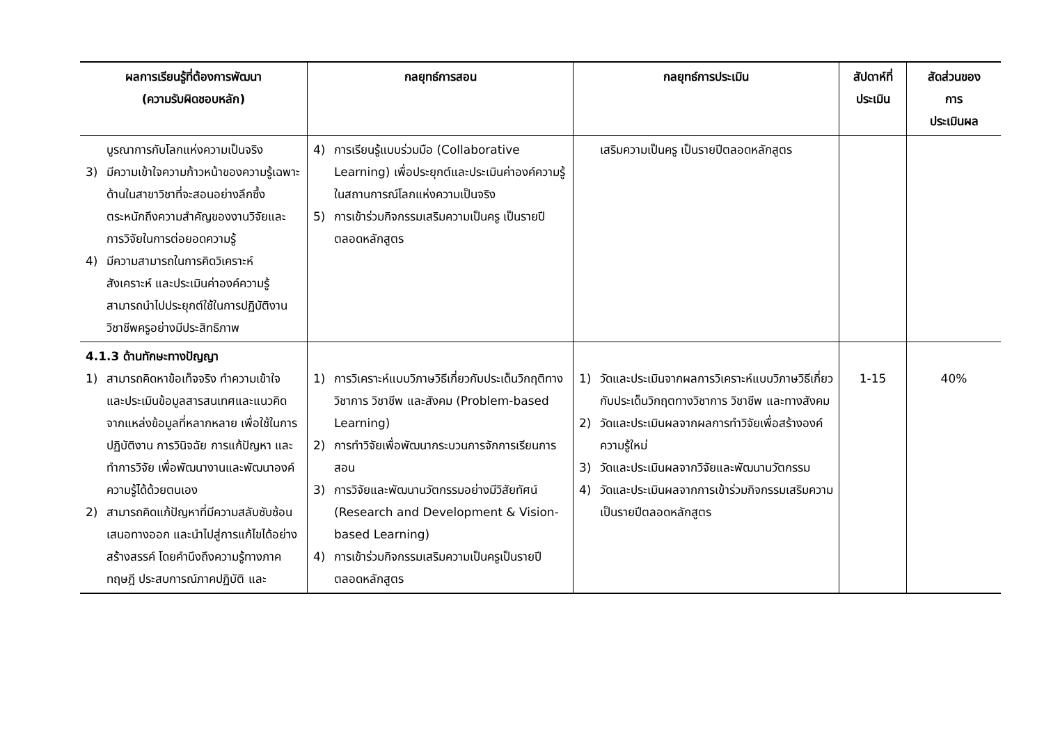| ผลการเรียนรู้ที่ต้องการพัฒนา (ความรับผิดชอบหลัก) | กลยุทธ์การสอน | กลยุทธ์การประเมิน | สัปดาห์ที่ ประเมิน | สัดส่วนของ การ ประเมินผล |
| --- | --- | --- | --- | --- |
| บูรณาการกับโลกแห่งความเป็นจริง 3) มีความเข้าใจความก้าวหน้าของความรู้เฉพาะด้านในสาขาวิชาที่จะสอนอย่างลึกซึ้ง ตระหนักถึงความสำคัญของงานวิจัยและการวิจัยในการต่อยอดความรู้ 4) มีความสามารถในการคิดวิเคราะห์ สังเคราะห์ และประเมินค่าองค์ความรู้ สามารถนำไปประยุกต์ใช้ในการปฏิบัติงานวิชาชีพครูอย่างมีประสิทธิภาพ | 4) การเรียนรู้แบบร่วมมือ (Collaborative Learning) เพื่อประยุกต์และประเมินค่าองค์ความรู้ในสถานการณ์โลกแห่งความเป็นจริง 5) การเข้าร่วมกิจกรรมเสริมความเป็นครู เป็นรายปีตลอดหลักสูตร | เสริมความเป็นครู เป็นรายปีตลอดหลักสูตร | | |
| 4.1.3 ด้านทักษะทางปัญญา 1) สามารถคิดหาข้อเท็จจริง ทำความเข้าใจ และประเมินข้อมูลสารสนเทศและแนวคิดจากแหล่งข้อมูลที่หลากหลาย เพื่อใช้ในการปฏิบัติงาน การวินิจฉัย การแก้ปัญหา และทำการวิจัย เพื่อพัฒนางานและพัฒนาองค์ความรู้ได้ด้วยตนเอง 2) สามารถคิดแก้ปัญหาที่มีความสลับซับซ้อนเสนอทางออก และนำไปสู่การแก้ไขได้อย่างสร้างสรรค์ โดยคำนึงถึงความรู้ทางภาคทฤษฎี ประสบการณ์ภาคปฏิบัติ และ | 1) การวิเคราะห์แบบวิภาษวิธีเกี่ยวกับประเด็นวิกฤติทางวิชาการ วิชาชีพ และสังคม (Problem-based Learning) 2) การทำวิจัยเพื่อพัฒนากระบวนการจักการเรียนการสอน 3) การวิจัยและพัฒนานวัตกรรมอย่างมีวิสัยทัศน์ (Research and Development & Vision-based Learning) 4) การเข้าร่วมกิจกรรมเสริมความเป็นครูเป็นรายปีตลอดหลักสูตร | 1) วัดและประเมินจากผลการวิเคราะห์แบบวิภาษวิธีเกี่ยวกับประเด็นวิกฤตทางวิชาการ วิชาชีพ และทางสังคม 2) วัดและประเมินผลจากผลการทำวิจัยเพื่อสร้างองค์ความรู้ใหม่ 3) วัดและประเมินผลจากวิจัยและพัฒนานวัตกรรม 4) วัดและประเมินผลจากการเข้าร่วมกิจกรรมเสริมความเป็นรายปีตลอดหลักสูตร | 1-15 | 40% |